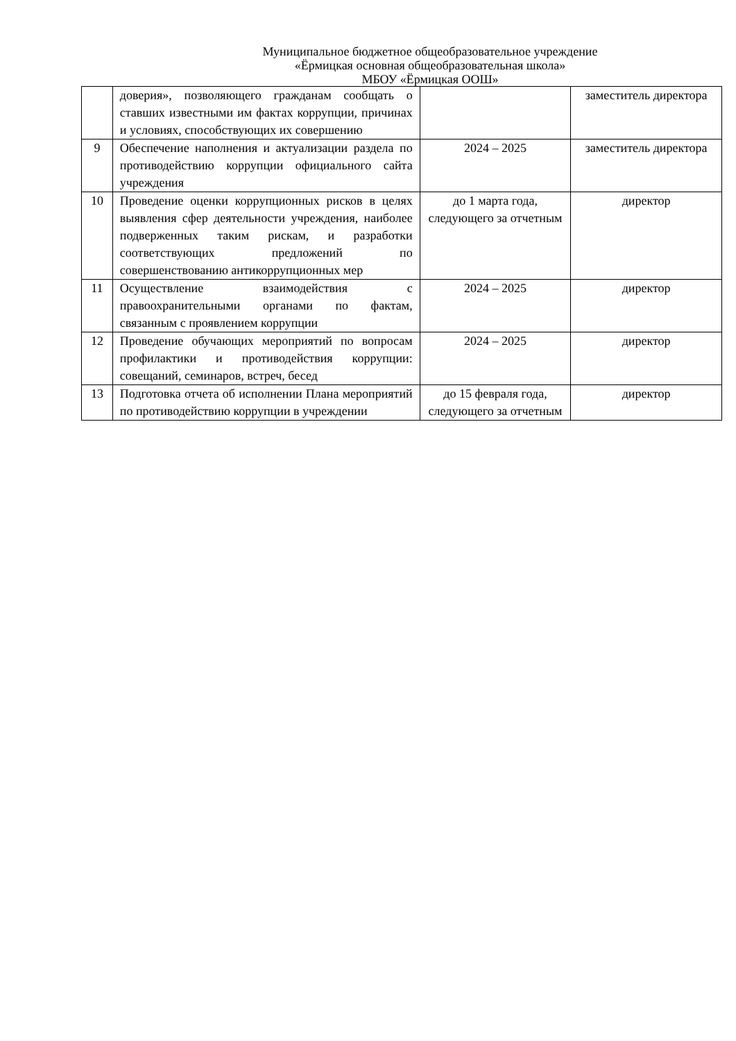Муниципальное бюджетное общеобразовательное учреждение
«Ёрмицкая основная общеобразовательная школа»
МБОУ «Ёрмицкая ООШ»
| | доверия», позволяющего гражданам сообщать о ставших известными им фактах коррупции, причинах и условиях, способствующих их совершению | | заместитель директора |
| 9 | Обеспечение наполнения и актуализации раздела по противодействию коррупции официального сайта учреждения | 2024 – 2025 | заместитель директора |
| 10 | Проведение оценки коррупционных рисков в целях выявления сфер деятельности учреждения, наиболее подверженных таким рискам, и разработки соответствующих предложений по совершенствованию антикоррупционных мер | до 1 марта года, следующего за отчетным | директор |
| 11 | Осуществление взаимодействия с правоохранительными органами по фактам, связанным с проявлением коррупции | 2024 – 2025 | директор |
| 12 | Проведение обучающих мероприятий по вопросам профилактики и противодействия коррупции: совещаний, семинаров, встреч, бесед | 2024 – 2025 | директор |
| 13 | Подготовка отчета об исполнении Плана мероприятий по противодействию коррупции в учреждении | до 15 февраля года, следующего за отчетным | директор |